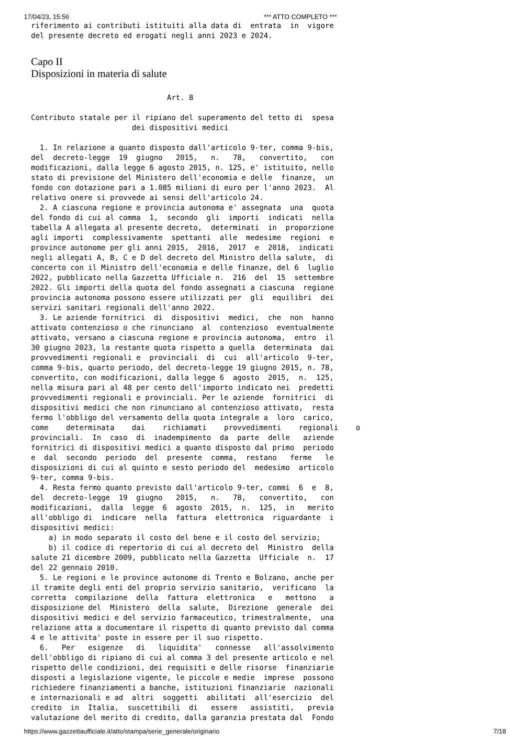17/04/23, 15:56 *** ATTO COMPLETO ***
riferimento ai contributi istituiti alla data di  entrata  in  vigore
del presente decreto ed erogati negli anni 2023 e 2024.
Capo II
Disposizioni in materia di salute
                               Art. 8

Contributo statale per il ripiano del superamento del tetto di  spesa
                       dei dispositivi medici

  1. In relazione a quanto disposto dall'articolo 9-ter, comma 9-bis,
del  decreto-legge  19  giugno   2015,   n.   78,   convertito,   con
modificazioni, dalla legge 6 agosto 2015, n. 125, e' istituito, nello
stato di previsione del Ministero dell'economia e delle  finanze,  un
fondo con dotazione pari a 1.085 milioni di euro per l'anno 2023.  Al
relativo onere si provvede ai sensi dell'articolo 24.
  2. A ciascuna regione e provincia autonoma e' assegnata  una  quota
del fondo di cui al comma  1,  secondo  gli  importi  indicati  nella
tabella A allegata al presente decreto,  determinati  in  proporzione
agli importi  complessivamente  spettanti  alle  medesime  regioni  e
province autonome per gli anni 2015,  2016,  2017  e  2018,  indicati
negli allegati A, B, C e D del decreto del Ministro della salute,  di
concerto con il Ministro dell'economia e delle finanze, del 6  luglio
2022, pubblicato nella Gazzetta Ufficiale n.  216  del  15  settembre
2022. Gli importi della quota del fondo assegnati a ciascuna  regione
provincia autonoma possono essere utilizzati per  gli  equilibri  dei
servizi sanitari regionali dell'anno 2022.
  3. Le aziende fornitrici  di  dispositivi  medici,  che  non  hanno
attivato contenzioso o che rinunciano  al  contenzioso  eventualmente
attivato, versano a ciascuna regione e provincia autonoma,  entro  il
30 giugno 2023, la restante quota rispetto a quella  determinata  dai
provvedimenti regionali e  provinciali  di  cui  all'articolo  9-ter,
comma 9-bis, quarto periodo, del decreto-legge 19 giugno 2015, n. 78,
convertito, con modificazioni, dalla legge 6  agosto  2015,  n.  125,
nella misura pari al 48 per cento dell'importo indicato nei  predetti
provvedimenti regionali e provinciali. Per le aziende  fornitrici  di
dispositivi medici che non rinunciano al contenzioso attivato,  resta
fermo l'obbligo del versamento della quota integrale a  loro  carico,
come    determinata    dai    richiamati    provvedimenti    regionali    o
provinciali.  In  caso  di  inadempimento  da  parte  delle   aziende
fornitrici di dispositivi medici a quanto disposto dal primo  periodo
e  dal  secondo  periodo  del  presente  comma,  restano   ferme   le
disposizioni di cui al quinto e sesto periodo del  medesimo  articolo
9-ter, comma 9-bis.
  4. Resta fermo quanto previsto dall'articolo 9-ter, commi  6  e  8,
del  decreto-legge  19  giugno   2015,   n.   78,   convertito,   con
modificazioni,  dalla  legge  6  agosto  2015,  n.  125,  in   merito
all'obbligo di  indicare  nella  fattura  elettronica  riguardante  i
dispositivi medici:
    a) in modo separato il costo del bene e il costo del servizio;
    b) il codice di repertorio di cui al decreto del  Ministro  della
salute 21 dicembre 2009, pubblicato nella Gazzetta  Ufficiale  n.  17
del 22 gennaio 2010.
  5. Le regioni e le province autonome di Trento e Bolzano, anche per
il tramite degli enti del proprio servizio sanitario,  verificano  la
corretta  compilazione  della  fattura  elettronica   e   mettono   a
disposizione del  Ministero  della  salute,  Direzione  generale  dei
dispositivi medici e del servizio farmaceutico, trimestralmente,  una
relazione atta a documentare il rispetto di quanto previsto dal comma
4 e le attivita' poste in essere per il suo rispetto.
  6.   Per   esigenze   di   liquidita'   connesse   all'assolvimento
dell'obbligo di ripiano di cui al comma 3 del presente articolo e nel
rispetto delle condizioni, dei requisiti e delle risorse  finanziarie
disposti a legislazione vigente, le piccole e medie  imprese  possono
richiedere finanziamenti a banche, istituzioni finanziarie  nazionali
e internazionali e ad  altri  soggetti  abilitati  all'esercizio  del
credito  in  Italia,  suscettibili  di   essere   assistiti,   previa
valutazione del merito di credito, dalla garanzia prestata dal  Fondo
https://www.gazzettaufficiale.it/atto/stampa/serie_generale/originario 7/18